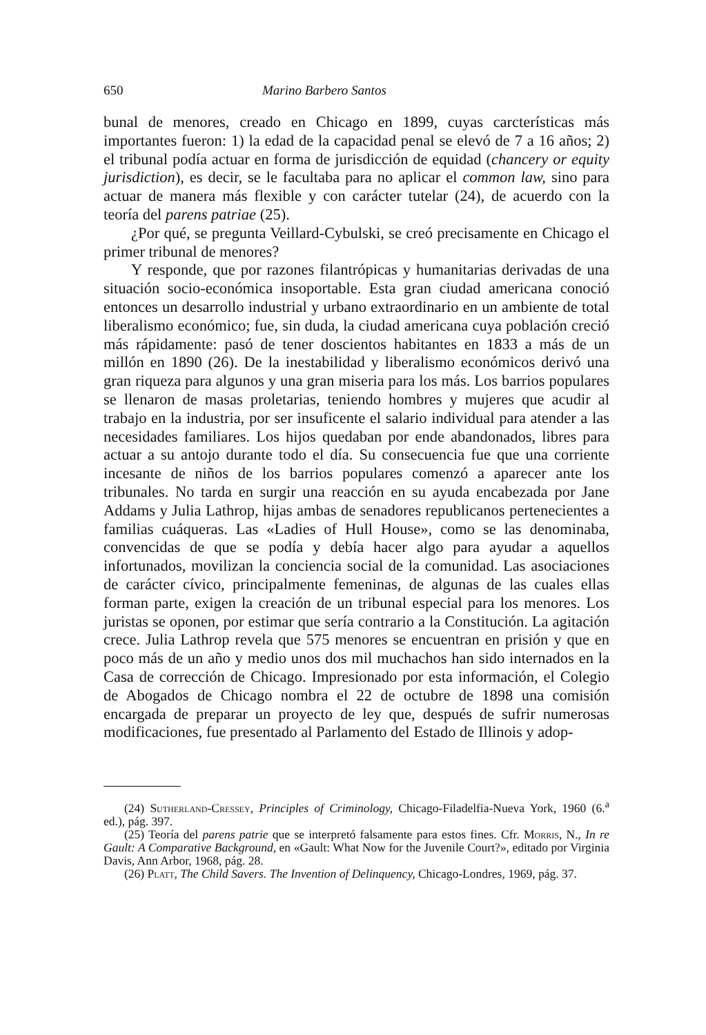650 Marino Barbero Santos
bunal de menores, creado en Chicago en 1899, cuyas carcterísticas más importantes fueron: 1) la edad de la capacidad penal se elevó de 7 a 16 años; 2) el tribunal podía actuar en forma de jurisdicción de equidad (chancery or equity jurisdiction), es decir, se le facultaba para no aplicar el common law, sino para actuar de manera más flexible y con carácter tutelar (24), de acuerdo con la teoría del parens patriae (25).
¿Por qué, se pregunta Veillard-Cybulski, se creó precisamente en Chicago el primer tribunal de menores?
Y responde, que por razones filantrópicas y humanitarias derivadas de una situación socio-económica insoportable. Esta gran ciudad americana conoció entonces un desarrollo industrial y urbano extraordinario en un ambiente de total liberalismo económico; fue, sin duda, la ciudad americana cuya población creció más rápidamente: pasó de tener doscientos habitantes en 1833 a más de un millón en 1890 (26). De la inestabilidad y liberalismo económicos derivó una gran riqueza para algunos y una gran miseria para los más. Los barrios populares se llenaron de masas proletarias, teniendo hombres y mujeres que acudir al trabajo en la industria, por ser insuficente el salario individual para atender a las necesidades familiares. Los hijos quedaban por ende abandonados, libres para actuar a su antojo durante todo el día. Su consecuencia fue que una corriente incesante de niños de los barrios populares comenzó a aparecer ante los tribunales. No tarda en surgir una reacción en su ayuda encabezada por Jane Addams y Julia Lathrop, hijas ambas de senadores republicanos pertenecientes a familias cuáqueras. Las «Ladies of Hull House», como se las denominaba, convencidas de que se podía y debía hacer algo para ayudar a aquellos infortunados, movilizan la conciencia social de la comunidad. Las asociaciones de carácter cívico, principalmente femeninas, de algunas de las cuales ellas forman parte, exigen la creación de un tribunal especial para los menores. Los juristas se oponen, por estimar que sería contrario a la Constitución. La agitación crece. Julia Lathrop revela que 575 menores se encuentran en prisión y que en poco más de un año y medio unos dos mil muchachos han sido internados en la Casa de corrección de Chicago. Impresionado por esta información, el Colegio de Abogados de Chicago nombra el 22 de octubre de 1898 una comisión encargada de preparar un proyecto de ley que, después de sufrir numerosas modificaciones, fue presentado al Parlamento del Estado de Illinois y adop-
(24) Sutherland-Cressey, Principles of Criminology, Chicago-Filadelfia-Nueva York, 1960 (6.<sup>a</sup> ed.), pág. 397.
(25) Teoría del parens patrie que se interpretó falsamente para estos fines. Cfr. Morris, N., In re Gault: A Comparative Background, en «Gault: What Now for the Juvenile Court?», editado por Virginia Davis, Ann Arbor, 1968, pág. 28.
(26) Platt, The Child Savers. The Invention of Delinquency, Chicago-Londres, 1969, pág. 37.